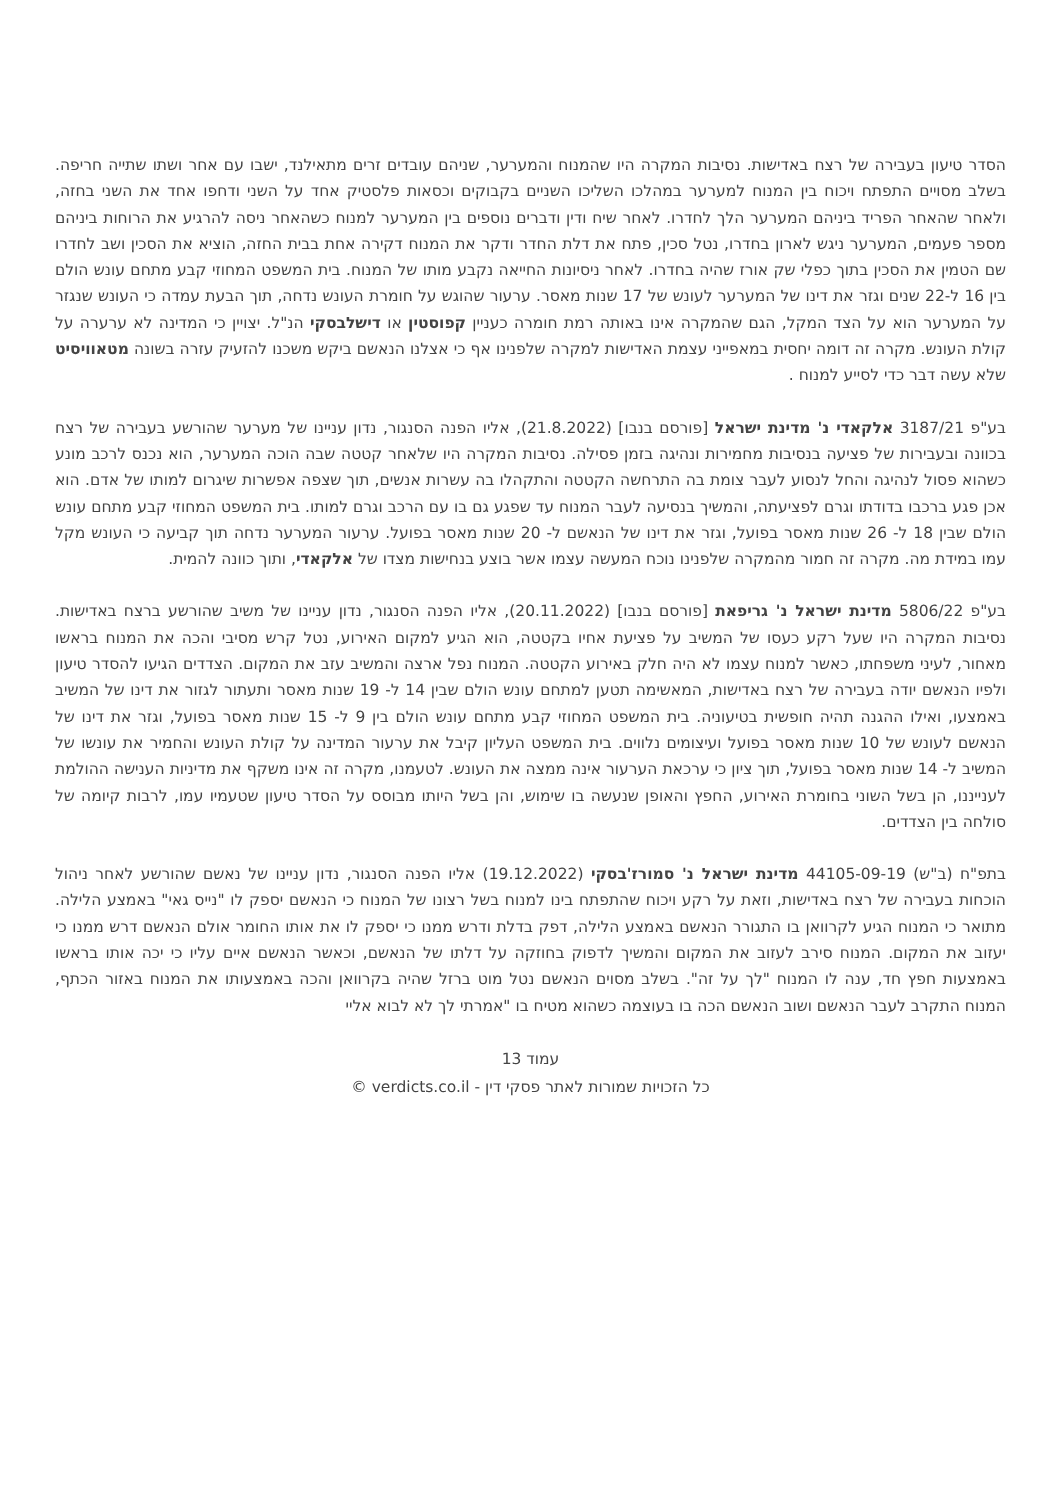הסדר טיעון בעבירה של רצח באדישות. נסיבות המקרה היו שהמנוח והמערער, שניהם עובדים זרים מתאילנד, ישבו עם אחר ושתו שתייה חריפה. בשלב מסויים התפתח ויכוח בין המנוח למערער במהלכו השליכו השניים בקבוקים וכסאות פלסטיק אחד על השני ודחפו אחד את השני בחזה, ולאחר שהאחר הפריד ביניהם המערער הלך לחדרו. לאחר שיח ודין ודברים נוספים בין המערער למנוח כשהאחר ניסה להרגיע את הרוחות ביניהם מספר פעמים, המערער ניגש לארון בחדרו, נטל סכין, פתח את דלת החדר ודקר את המנוח דקירה אחת בבית החזה, הוציא את הסכין ושב לחדרו שם הטמין את הסכין בתוך כפלי שק אורז שהיה בחדרו. לאחר ניסיונות החייאה נקבע מותו של המנוח. בית המשפט המחוזי קבע מתחם עונש הולם בין 16 ל-22 שנים וגזר את דינו של המערער לעונש של 17 שנות מאסר. ערעור שהוגש על חומרת העונש נדחה, תוך הבעת עמדה כי העונש שנגזר על המערער הוא על הצד המקל, הגם שהמקרה אינו באותה רמת חומרה כעניין קפוסטין או דישלבסקי הנ"ל. יצויין כי המדינה לא ערערה על קולת העונש. מקרה זה דומה יחסית במאפייני עצמת האדישות למקרה שלפנינו אף כי אצלנו הנאשם ביקש משכנו להזעיק עזרה בשונה מטאוויסיט שלא עשה דבר כדי לסייע למנוח .
בע"פ 3187/21 אלקאדי נ' מדינת ישראל [פורסם בנבו] (21.8.2022), אליו הפנה הסנגור, נדון עניינו של מערער שהורשע בעבירה של רצח בכוונה ובעבירות של פציעה בנסיבות מחמירות ונהיגה בזמן פסילה. נסיבות המקרה היו שלאחר קטטה שבה הוכה המערער, הוא נכנס לרכב מונע כשהוא פסול לנהיגה והחל לנסוע לעבר צומת בה התרחשה הקטטה והתקהלו בה עשרות אנשים, תוך שצפה אפשרות שיגרום למותו של אדם. הוא אכן פגע ברכבו בדודתו וגרם לפציעתה, והמשיך בנסיעה לעבר המנוח עד שפגע גם בו עם הרכב וגרם למותו. בית המשפט המחוזי קבע מתחם עונש הולם שבין 18 ל- 26 שנות מאסר בפועל, וגזר את דינו של הנאשם ל- 20 שנות מאסר בפועל. ערעור המערער נדחה תוך קביעה כי העונש מקל עמו במידת מה. מקרה זה חמור מהמקרה שלפנינו נוכח המעשה עצמו אשר בוצע בנחישות מצדו של אלקאדי, ותוך כוונה להמית.
בע"פ 5806/22 מדינת ישראל נ' גריפאת [פורסם בנבו] (20.11.2022), אליו הפנה הסנגור, נדון עניינו של משיב שהורשע ברצח באדישות. נסיבות המקרה היו שעל רקע כעסו של המשיב על פציעת אחיו בקטטה, הוא הגיע למקום האירוע, נטל קרש מסיבי והכה את המנוח בראשו מאחור, לעיני משפחתו, כאשר למנוח עצמו לא היה חלק באירוע הקטטה. המנוח נפל ארצה והמשיב עזב את המקום. הצדדים הגיעו להסדר טיעון ולפיו הנאשם יודה בעבירה של רצח באדישות, המאשימה תטען למתחם עונש הולם שבין 14 ל- 19 שנות מאסר ותעתור לגזור את דינו של המשיב באמצעו, ואילו ההגנה תהיה חופשית בטיעוניה. בית המשפט המחוזי קבע מתחם עונש הולם בין 9 ל- 15 שנות מאסר בפועל, וגזר את דינו של הנאשם לעונש של 10 שנות מאסר בפועל ועיצומים נלווים. בית המשפט העליון קיבל את ערעור המדינה על קולת העונש והחמיר את עונשו של המשיב ל- 14 שנות מאסר בפועל, תוך ציון כי ערכאת הערעור אינה ממצה את העונש. לטעמנו, מקרה זה אינו משקף את מדיניות הענישה ההולמת לענייננו, הן בשל השוני בחומרת האירוע, החפץ והאופן שנעשה בו שימוש, והן בשל היותו מבוסס על הסדר טיעון שטעמיו עמו, לרבות קיומה של סולחה בין הצדדים.
בתפ"ח (ב"ש) 44105-09-19 מדינת ישראל נ' סמורז'בסקי (19.12.2022) אליו הפנה הסנגור, נדון עניינו של נאשם שהורשע לאחר ניהול הוכחות בעבירה של רצח באדישות, וזאת על רקע ויכוח שהתפתח בינו למנוח בשל רצונו של המנוח כי הנאשם יספק לו "נייס גאי" באמצע הלילה. מתואר כי המנוח הגיע לקרוואן בו התגורר הנאשם באמצע הלילה, דפק בדלת ודרש ממנו כי יספק לו את אותו החומר אולם הנאשם דרש ממנו כי יעזוב את המקום. המנוח סירב לעזוב את המקום והמשיך לדפוק בחוזקה על דלתו של הנאשם, וכאשר הנאשם איים עליו כי יכה אותו בראשו באמצעות חפץ חד, ענה לו המנוח "לך על זה". בשלב מסוים הנאשם נטל מוט ברזל שהיה בקרוואן והכה באמצעותו את המנוח באזור הכתף, המנוח התקרב לעבר הנאשם ושוב הנאשם הכה בו בעוצמה כשהוא מטיח בו "אמרתי לך לא לבוא אליי
עמוד 13
כל הזכויות שמורות לאתר פסקי דין - verdicts.co.il ©